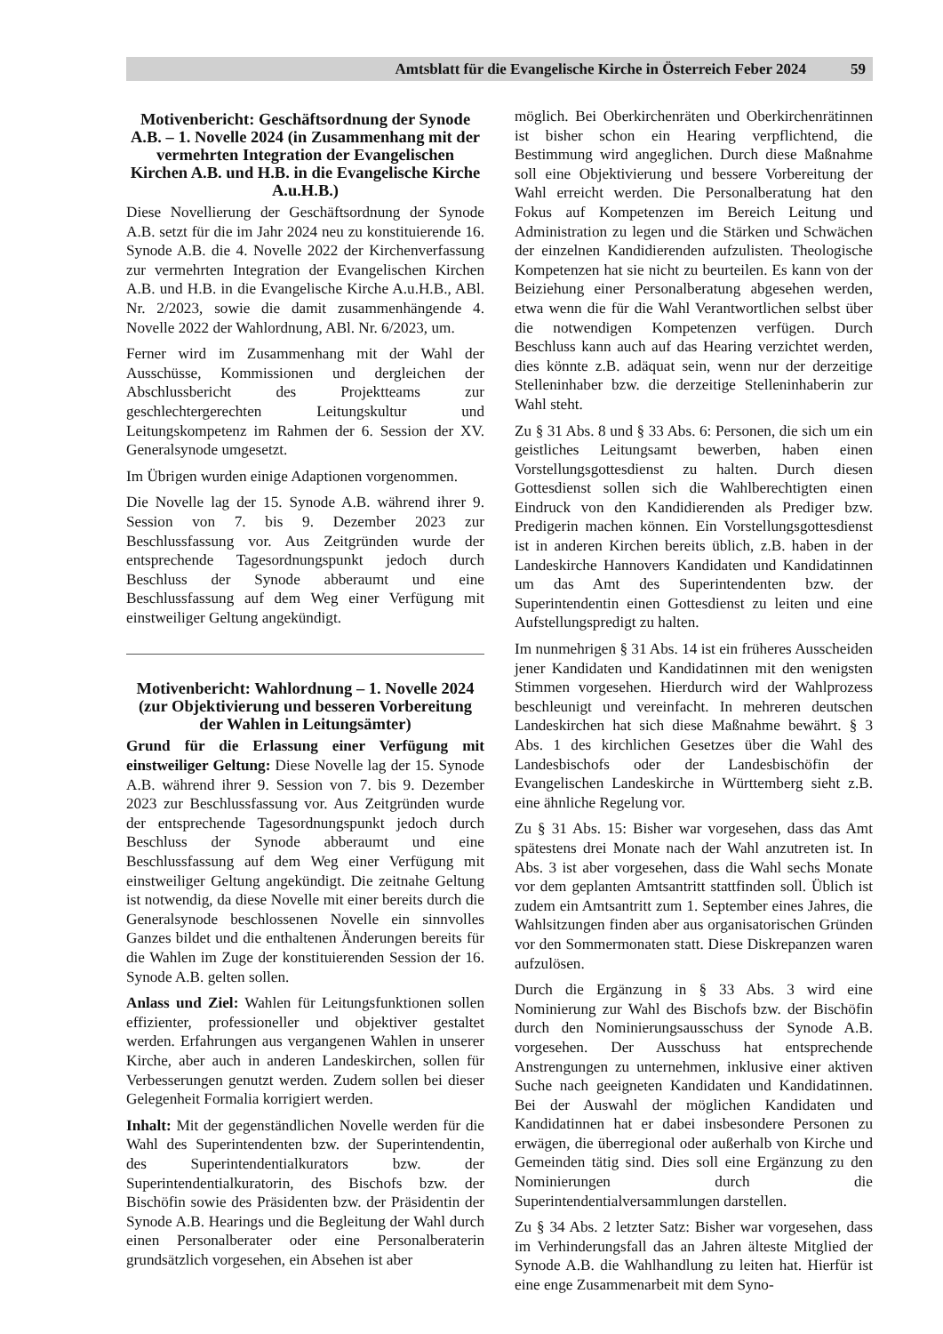Amtsblatt für die Evangelische Kirche in Österreich Feber 2024 59
Motivenbericht: Geschäftsordnung der Synode A.B. – 1. Novelle 2024 (in Zusammenhang mit der vermehrten Integration der Evangelischen Kirchen A.B. und H.B. in die Evangelische Kirche A.u.H.B.)
Diese Novellierung der Geschäftsordnung der Synode A.B. setzt für die im Jahr 2024 neu zu konstituierende 16. Synode A.B. die 4. Novelle 2022 der Kirchenverfassung zur vermehrten Integration der Evangelischen Kirchen A.B. und H.B. in die Evangelische Kirche A.u.H.B., ABl. Nr. 2/2023, sowie die damit zusammenhängende 4. Novelle 2022 der Wahlordnung, ABl. Nr. 6/2023, um.
Ferner wird im Zusammenhang mit der Wahl der Ausschüsse, Kommissionen und dergleichen der Abschlussbericht des Projektteams zur geschlechtergerechten Leitungskultur und Leitungskompetenz im Rahmen der 6. Session der XV. Generalsynode umgesetzt.
Im Übrigen wurden einige Adaptionen vorgenommen.
Die Novelle lag der 15. Synode A.B. während ihrer 9. Session von 7. bis 9. Dezember 2023 zur Beschlussfassung vor. Aus Zeitgründen wurde der entsprechende Tagesordnungspunkt jedoch durch Beschluss der Synode abberaumt und eine Beschlussfassung auf dem Weg einer Verfügung mit einstweiliger Geltung angekündigt.
Motivenbericht: Wahlordnung – 1. Novelle 2024 (zur Objektivierung und besseren Vorbereitung der Wahlen in Leitungsämter)
Grund für die Erlassung einer Verfügung mit einstweiliger Geltung: Diese Novelle lag der 15. Synode A.B. während ihrer 9. Session von 7. bis 9. Dezember 2023 zur Beschlussfassung vor. Aus Zeitgründen wurde der entsprechende Tagesordnungspunkt jedoch durch Beschluss der Synode abberaumt und eine Beschlussfassung auf dem Weg einer Verfügung mit einstweiliger Geltung angekündigt. Die zeitnahe Geltung ist notwendig, da diese Novelle mit einer bereits durch die Generalsynode beschlossenen Novelle ein sinnvolles Ganzes bildet und die enthaltenen Änderungen bereits für die Wahlen im Zuge der konstituierenden Session der 16. Synode A.B. gelten sollen.
Anlass und Ziel: Wahlen für Leitungsfunktionen sollen effizienter, professioneller und objektiver gestaltet werden. Erfahrungen aus vergangenen Wahlen in unserer Kirche, aber auch in anderen Landeskirchen, sollen für Verbesserungen genutzt werden. Zudem sollen bei dieser Gelegenheit Formalia korrigiert werden.
Inhalt: Mit der gegenständlichen Novelle werden für die Wahl des Superintendenten bzw. der Superintendentin, des Superintendentialkurators bzw. der Superintendentialkuratorin, des Bischofs bzw. der Bischöfin sowie des Präsidenten bzw. der Präsidentin der Synode A.B. Hearings und die Begleitung der Wahl durch einen Personalberater oder eine Personalberaterin grundsätzlich vorgesehen, ein Absehen ist aber
möglich. Bei Oberkirchenräten und Oberkirchenrätinnen ist bisher schon ein Hearing verpflichtend, die Bestimmung wird angeglichen. Durch diese Maßnahme soll eine Objektivierung und bessere Vorbereitung der Wahl erreicht werden. Die Personalberatung hat den Fokus auf Kompetenzen im Bereich Leitung und Administration zu legen und die Stärken und Schwächen der einzelnen Kandidierenden aufzulisten. Theologische Kompetenzen hat sie nicht zu beurteilen. Es kann von der Beiziehung einer Personalberatung abgesehen werden, etwa wenn die für die Wahl Verantwortlichen selbst über die notwendigen Kompetenzen verfügen. Durch Beschluss kann auch auf das Hearing verzichtet werden, dies könnte z.B. adäquat sein, wenn nur der derzeitige Stelleninhaber bzw. die derzeitige Stelleninhaberin zur Wahl steht.
Zu § 31 Abs. 8 und § 33 Abs. 6: Personen, die sich um ein geistliches Leitungsamt bewerben, haben einen Vorstellungsgottesdienst zu halten. Durch diesen Gottesdienst sollen sich die Wahlberechtigten einen Eindruck von den Kandidierenden als Prediger bzw. Predigerin machen können. Ein Vorstellungsgottesdienst ist in anderen Kirchen bereits üblich, z.B. haben in der Landeskirche Hannovers Kandidaten und Kandidatinnen um das Amt des Superintendenten bzw. der Superintendentin einen Gottesdienst zu leiten und eine Aufstellungspredigt zu halten.
Im nunmehrigen § 31 Abs. 14 ist ein früheres Ausscheiden jener Kandidaten und Kandidatinnen mit den wenigsten Stimmen vorgesehen. Hierdurch wird der Wahlprozess beschleunigt und vereinfacht. In mehreren deutschen Landeskirchen hat sich diese Maßnahme bewährt. § 3 Abs. 1 des kirchlichen Gesetzes über die Wahl des Landesbischofs oder der Landesbischöfin der Evangelischen Landeskirche in Württemberg sieht z.B. eine ähnliche Regelung vor.
Zu § 31 Abs. 15: Bisher war vorgesehen, dass das Amt spätestens drei Monate nach der Wahl anzutreten ist. In Abs. 3 ist aber vorgesehen, dass die Wahl sechs Monate vor dem geplanten Amtsantritt stattfinden soll. Üblich ist zudem ein Amtsantritt zum 1. September eines Jahres, die Wahlsitzungen finden aber aus organisatorischen Gründen vor den Sommermonaten statt. Diese Diskrepanzen waren aufzulösen.
Durch die Ergänzung in § 33 Abs. 3 wird eine Nominierung zur Wahl des Bischofs bzw. der Bischöfin durch den Nominierungsausschuss der Synode A.B. vorgesehen. Der Ausschuss hat entsprechende Anstrengungen zu unternehmen, inklusive einer aktiven Suche nach geeigneten Kandidaten und Kandidatinnen. Bei der Auswahl der möglichen Kandidaten und Kandidatinnen hat er dabei insbesondere Personen zu erwägen, die überregional oder außerhalb von Kirche und Gemeinden tätig sind. Dies soll eine Ergänzung zu den Nominierungen durch die Superintendentialversammlungen darstellen.
Zu § 34 Abs. 2 letzter Satz: Bisher war vorgesehen, dass im Verhinderungsfall das an Jahren älteste Mitglied der Synode A.B. die Wahlhandlung zu leiten hat. Hierfür ist eine enge Zusammenarbeit mit dem Syno-